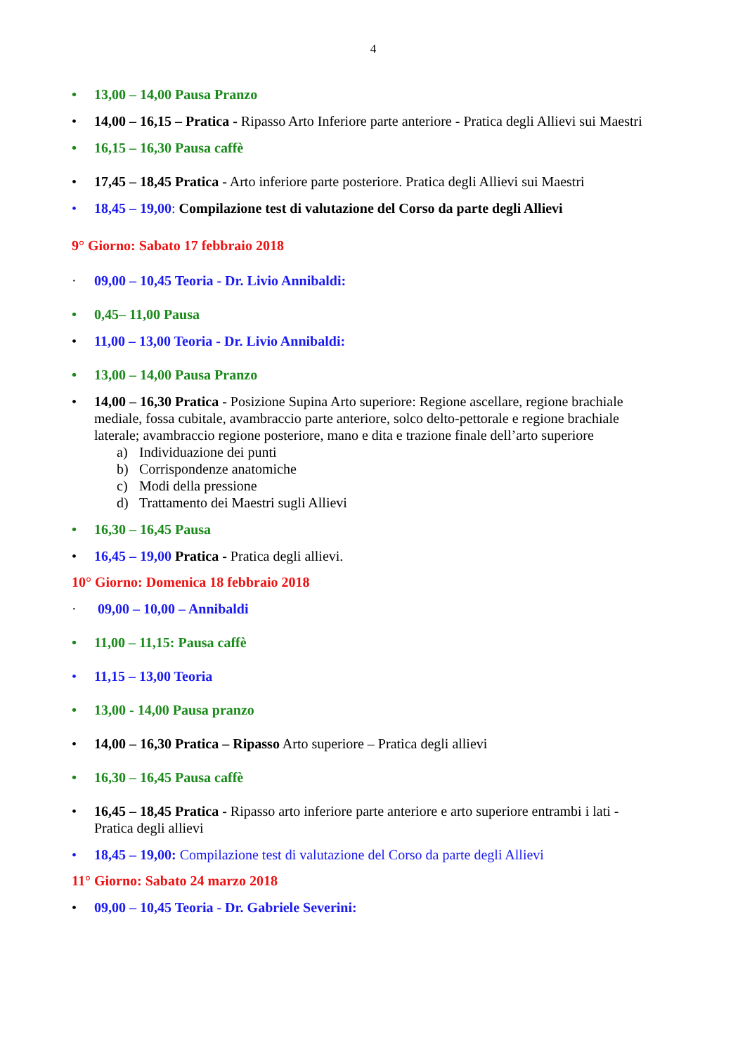4
• 13,00 – 14,00 Pausa Pranzo
• 14,00 – 16,15 – Pratica - Ripasso Arto Inferiore parte anteriore - Pratica degli Allievi sui Maestri
• 16,15 – 16,30 Pausa caffè
• 17,45 – 18,45 Pratica - Arto inferiore parte posteriore. Pratica degli Allievi sui Maestri
• 18,45 – 19,00: Compilazione test di valutazione del Corso da parte degli Allievi
9° Giorno: Sabato 17 febbraio 2018
· 09,00 – 10,45 Teoria - Dr. Livio Annibaldi:
• 0,45– 11,00 Pausa
• 11,00 – 13,00 Teoria - Dr. Livio Annibaldi:
• 13,00 – 14,00 Pausa Pranzo
• 14,00 – 16,30 Pratica - Posizione Supina Arto superiore: Regione ascellare, regione brachiale mediale, fossa cubitale, avambraccio parte anteriore, solco delto-pettorale e regione brachiale laterale; avambraccio regione posteriore, mano e dita e trazione finale dell’arto superiore
a) Individuazione dei punti
b) Corrispondenze anatomiche
c) Modi della pressione
d) Trattamento dei Maestri sugli Allievi
• 16,30 – 16,45 Pausa
• 16,45 – 19,00 Pratica - Pratica degli allievi.
10° Giorno: Domenica 18 febbraio 2018
· 09,00 – 10,00 – Annibaldi
• 11,00 – 11,15: Pausa caffè
• 11,15 – 13,00 Teoria
• 13,00 - 14,00 Pausa pranzo
• 14,00 – 16,30 Pratica – Ripasso Arto superiore – Pratica degli allievi
• 16,30 – 16,45 Pausa caffè
• 16,45 – 18,45 Pratica - Ripasso arto inferiore parte anteriore e arto superiore entrambi i lati - Pratica degli allievi
• 18,45 – 19,00: Compilazione test di valutazione del Corso da parte degli Allievi
11° Giorno: Sabato 24 marzo 2018
• 09,00 – 10,45 Teoria - Dr. Gabriele Severini: